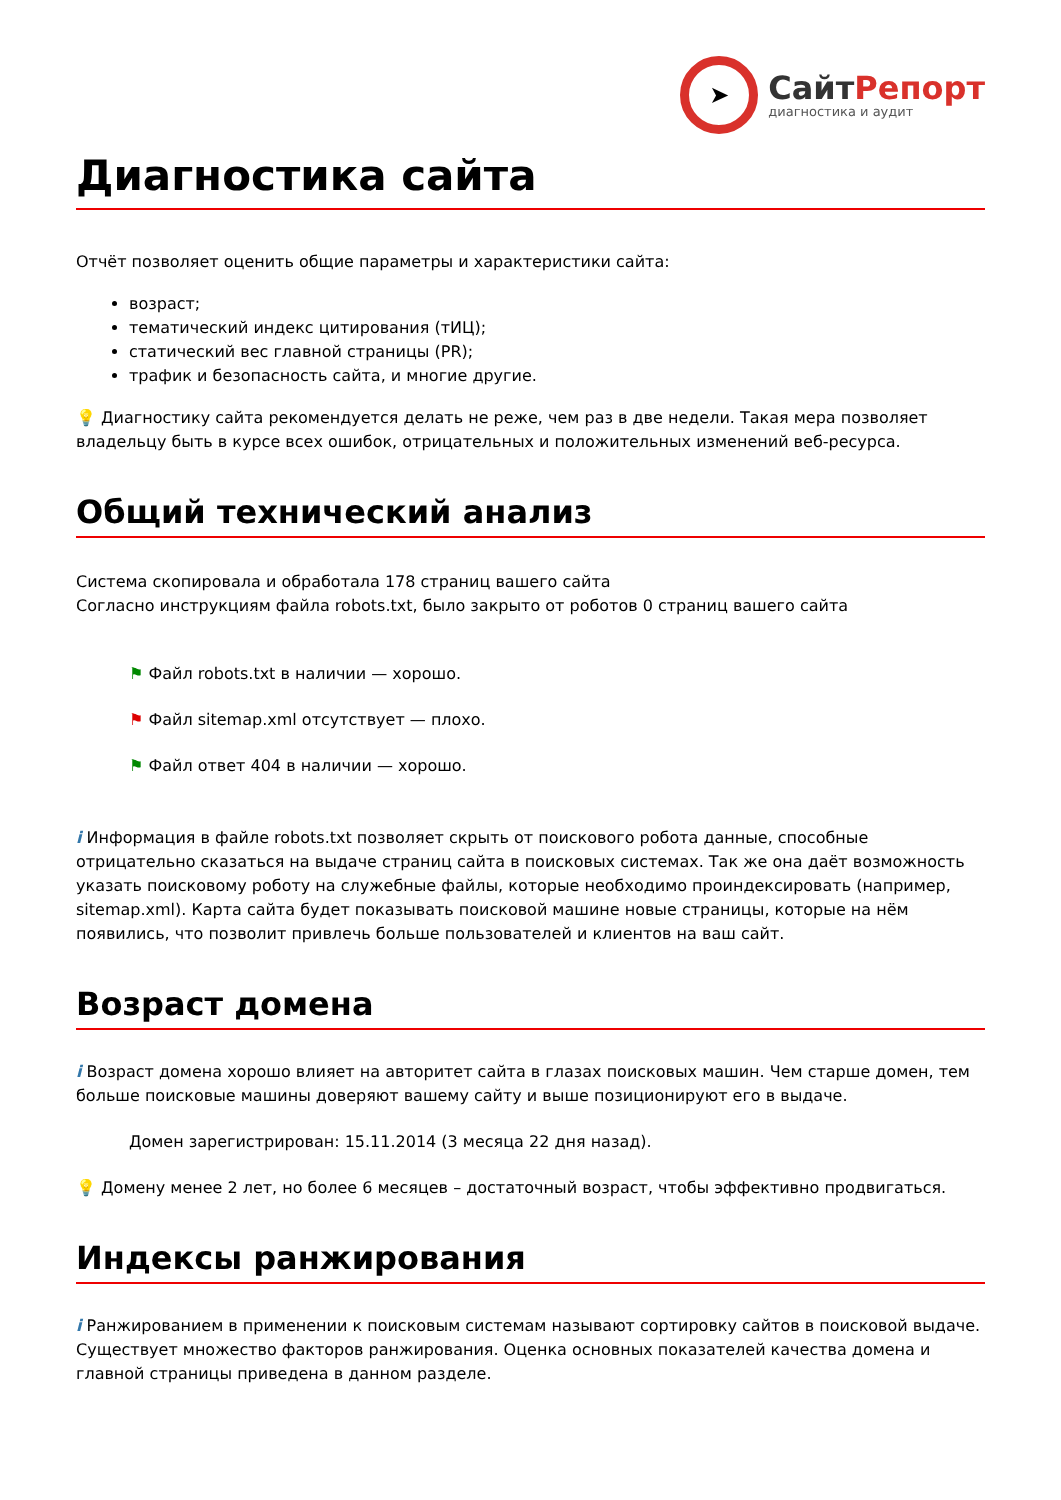➤
СайтРепорт
диагностика и аудит
Диагностика сайта
Отчёт позволяет оценить общие параметры и характеристики сайта:
возраст;
тематический индекс цитирования (тИЦ);
статический вес главной страницы (PR);
трафик и безопасность сайта, и многие другие.
💡 Диагностику сайта рекомендуется делать не реже, чем раз в две недели. Такая мера позволяет владельцу быть в курсе всех ошибок, отрицательных и положительных изменений веб-ресурса.
Общий технический анализ
Система скопировала и обработала 178 страниц вашего сайта
Согласно инструкциям файла robots.txt, было закрыто от роботов 0 страниц вашего сайта
⚑ Файл robots.txt в наличии — хорошо.
⚑ Файл sitemap.xml отсутствует — плохо.
⚑ Файл ответ 404 в наличии — хорошо.
i Информация в файле robots.txt позволяет скрыть от поискового робота данные, способные отрицательно сказаться на выдаче страниц сайта в поисковых системах. Так же она даёт возможность указать поисковому роботу на служебные файлы, которые необходимо проиндексировать (например, sitemap.xml). Карта сайта будет показывать поисковой машине новые страницы, которые на нём появились, что позволит привлечь больше пользователей и клиентов на ваш сайт.
Возраст домена
i Возраст домена хорошо влияет на авторитет сайта в глазах поисковых машин. Чем старше домен, тем больше поисковые машины доверяют вашему сайту и выше позиционируют его в выдаче.
Домен зарегистрирован: 15.11.2014 (3 месяца 22 дня назад).
💡 Домену менее 2 лет, но более 6 месяцев – достаточный возраст, чтобы эффективно продвигаться.
Индексы ранжирования
i Ранжированием в применении к поисковым системам называют сортировку сайтов в поисковой выдаче. Существует множество факторов ранжирования. Оценка основных показателей качества домена и главной страницы приведена в данном разделе.